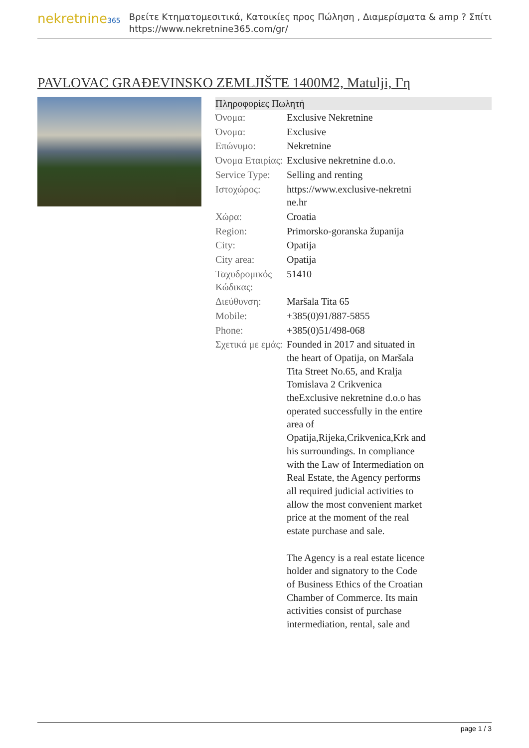nekretnine365
Βρείτε Κτηματομεσιτικά, Κατοικίες προς Πώληση , Διαμερίσματα & amp ? Σπίτι
https://www.nekretnine365.com/gr/
PAVLOVAC GRAĐEVINSKO ZEMLJIŠTE 1400M2, Matulji, Γη
Πληροφορίες Πωλητή
| Όνομα: | Exclusive Nekretnine |
| Όνομα: | Exclusive |
| Επώνυμο: | Nekretnine |
| Όνομα Εταιρίας: | Exclusive nekretnine d.o.o. |
| Service Type: | Selling and renting |
| Ιστοχώρος: | https://www.exclusive-nekretni ne.hr |
| Χώρα: | Croatia |
| Region: | Primorsko-goranska županija |
| City: | Opatija |
| City area: | Opatija |
| Ταχυδρομικός Κώδικας: | 51410 |
| Διεύθυνση: | Maršala Tita 65 |
| Mobile: | +385(0)91/887-5855 |
| Phone: | +385(0)51/498-068 |
| Σχετικά με εμάς: | Founded in 2017 and situated in the heart of Opatija, on Maršala Tita Street No.65, and Kralja Tomislava 2 Crikvenica theExclusive nekretnine d.o.o has operated successfully in the entire area of Opatija,Rijeka,Crikvenica,Krk and his surroundings. In compliance with the Law of Intermediation on Real Estate, the Agency performs all required judicial activities to allow the most convenient market price at the moment of the real estate purchase and sale. The Agency is a real estate licence holder and signatory to the Code of Business Ethics of the Croatian Chamber of Commerce. Its main activities consist of purchase intermediation, rental, sale and |
page 1 / 3